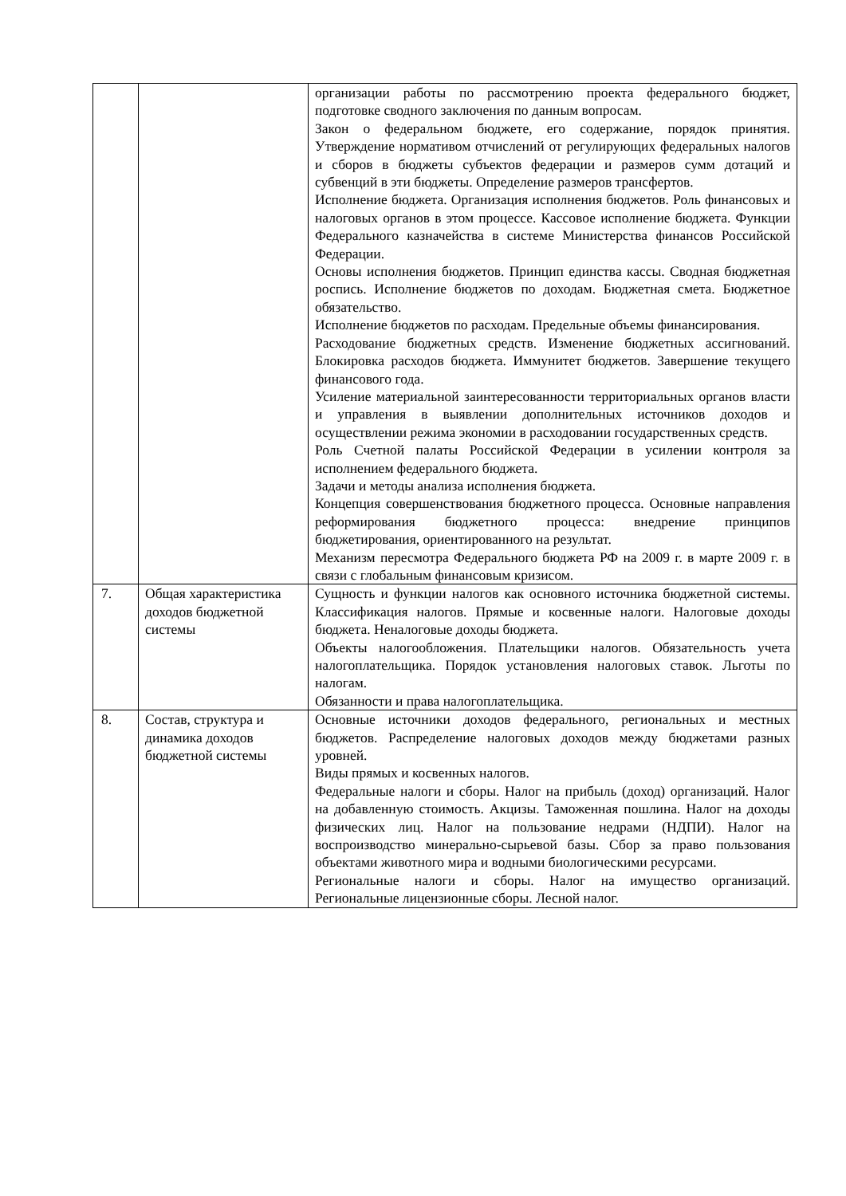| | | организации работы по рассмотрению проекта федерального бюджет, подготовке сводного заключения по данным вопросам. Закон о федеральном бюджете, его содержание, порядок принятия. Утверждение нормативом отчислений от регулирующих федеральных налогов и сборов в бюджеты субъектов федерации и размеров сумм дотаций и субвенций в эти бюджеты. Определение размеров трансфертов. Исполнение бюджета. Организация исполнения бюджетов. Роль финансовых и налоговых органов в этом процессе. Кассовое исполнение бюджета. Функции Федерального казначейства в системе Министерства финансов Российской Федерации. Основы исполнения бюджетов. Принцип единства кассы. Сводная бюджетная роспись. Исполнение бюджетов по доходам. Бюджетная смета. Бюджетное обязательство. Исполнение бюджетов по расходам. Предельные объемы финансирования. Расходование бюджетных средств. Изменение бюджетных ассигнований. Блокировка расходов бюджета. Иммунитет бюджетов. Завершение текущего финансового года. Усиление материальной заинтересованности территориальных органов власти и управления в выявлении дополнительных источников доходов и осуществлении режима экономии в расходовании государственных средств. Роль Счетной палаты Российской Федерации в усилении контроля за исполнением федерального бюджета. Задачи и методы анализа исполнения бюджета. Концепция совершенствования бюджетного процесса. Основные направления реформирования бюджетного процесса: внедрение принципов бюджетирования, ориентированного на результат. Механизм пересмотра Федерального бюджета РФ на 2009 г. в марте 2009 г. в связи с глобальным финансовым кризисом. |
| 7. | Общая характеристика доходов бюджетной системы | Сущность и функции налогов как основного источника бюджетной системы. Классификация налогов. Прямые и косвенные налоги. Налоговые доходы бюджета. Неналоговые доходы бюджета. Объекты налогообложения. Плательщики налогов. Обязательность учета налогоплательщика. Порядок установления налоговых ставок. Льготы по налогам. Обязанности и права налогоплательщика. |
| 8. | Состав, структура и динамика доходов бюджетной системы | Основные источники доходов федерального, региональных и местных бюджетов. Распределение налоговых доходов между бюджетами разных уровней. Виды прямых и косвенных налогов. Федеральные налоги и сборы. Налог на прибыль (доход) организаций. Налог на добавленную стоимость. Акцизы. Таможенная пошлина. Налог на доходы физических лиц. Налог на пользование недрами (НДПИ). Налог на воспроизводство минерально-сырьевой базы. Сбор за право пользования объектами животного мира и водными биологическими ресурсами. Региональные налоги и сборы. Налог на имущество организаций. Региональные лицензионные сборы. Лесной налог. |